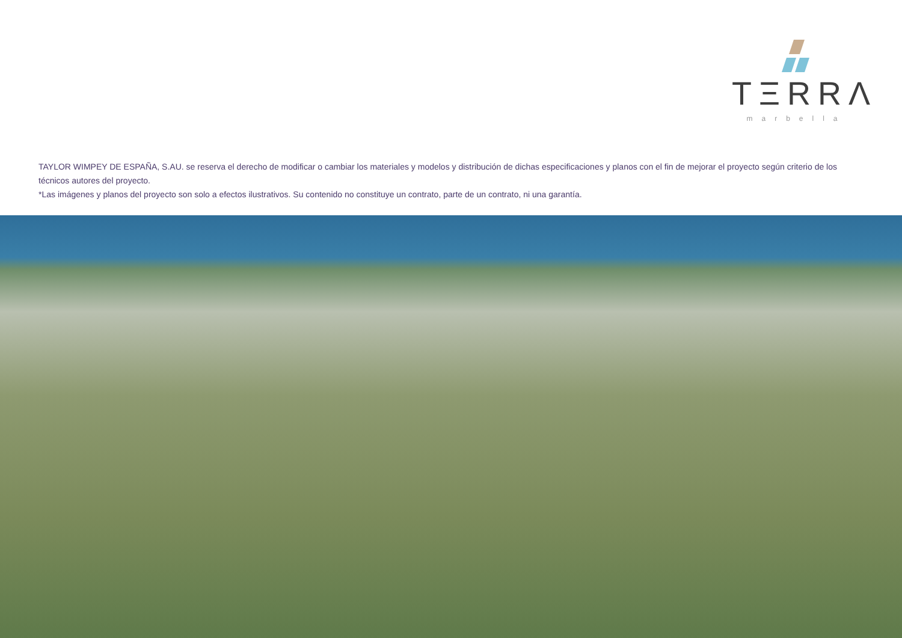TΞRRΛ
marbella
TAYLOR WIMPEY DE ESPAÑA, S.AU. se reserva el derecho de modificar o cambiar los materiales y modelos y distribución de dichas especificaciones y planos con el fin de mejorar el proyecto según criterio de los técnicos autores del proyecto.
*Las imágenes y planos del proyecto son solo a efectos ilustrativos. Su contenido no constituye un contrato, parte de un contrato, ni una garantía.